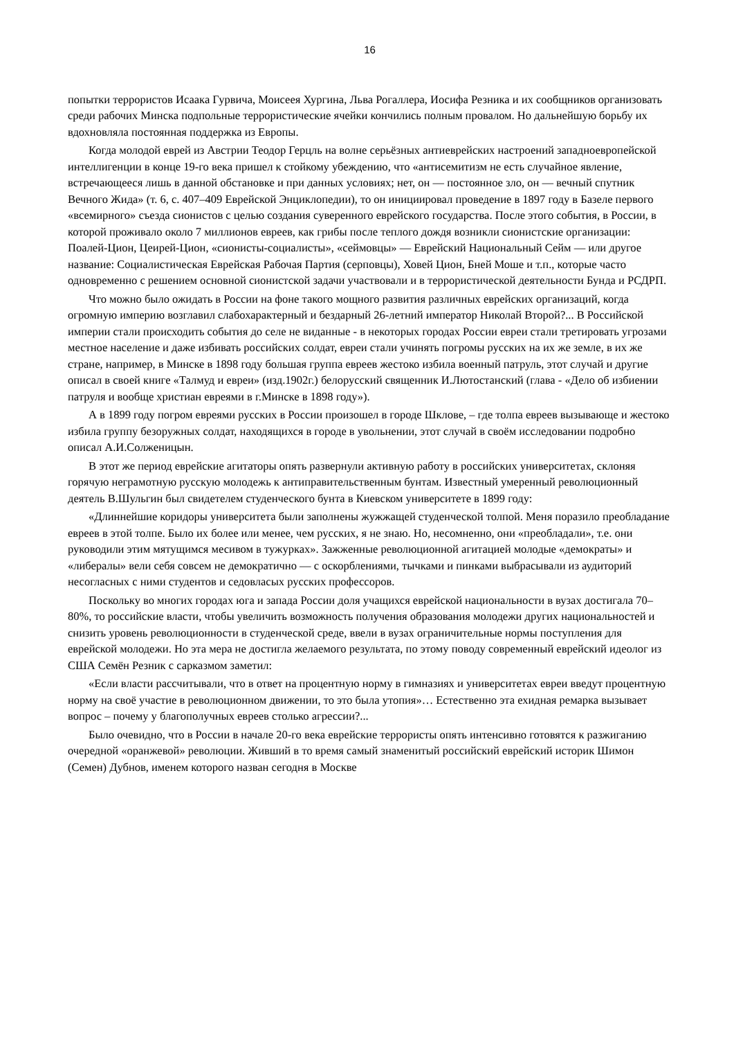16
попытки террористов Исаака Гурвича, Моисеея Хургина, Льва Рогаллера, Иосифа Резника и их сообщников организовать среди рабочих Минска подпольные террористические ячейки кончились полным провалом. Но дальнейшую борьбу их вдохновляла постоянная поддержка из Европы.
Когда молодой еврей из Австрии Теодор Герцль на волне серьёзных антиеврейских настроений западноевропейской интеллигенции в конце 19-го века пришел к стойкому убеждению, что «антисемитизм не есть случайное явление, встречающееся лишь в данной обстановке и при данных условиях; нет, он — постоянное зло, он — вечный спутник Вечного Жида» (т. 6, с. 407–409 Еврейской Энциклопедии), то он инициировал проведение в 1897 году в Базеле первого «всемирного» съезда сионистов с целью создания суверенного еврейского государства. После этого события, в России, в которой проживало около 7 миллионов евреев, как грибы после теплого дождя возникли сионистские организации: Поалей-Цион, Цеирей-Цион, «сионисты-социалисты», «сеймовцы» — Еврейский Национальный Сейм — или другое название: Социалистическая Еврейская Рабочая Партия (серповцы), Ховей Цион, Бней Моше и т.п., которые часто одновременно с решением основной сионистской задачи участвовали и в террористической деятельности Бунда и РСДРП.
Что можно было ожидать в России на фоне такого мощного развития различных еврейских организаций, когда огромную империю возглавил слабохарактерный и бездарный 26-летний император Николай Второй?... В Российской империи стали происходить события до селе не виданные - в некоторых городах России евреи стали третировать угрозами местное население и даже избивать российских солдат, евреи стали учинять погромы русских на их же земле, в их же стране, например, в Минске в 1898 году большая группа евреев жестоко избила военный патруль, этот случай и другие описал в своей книге «Талмуд и евреи» (изд.1902г.) белорусский священник И.Лютостанский (глава - «Дело об избиении патруля и вообще христиан евреями в г.Минске в 1898 году»).
А в 1899 году погром евреями русских в России произошел в городе Шклове, – где толпа евреев вызывающе и жестоко избила группу безоружных солдат, находящихся в городе в увольнении, этот случай в своём исследовании подробно описал А.И.Солженицын.
В этот же период еврейские агитаторы опять развернули активную работу в российских университетах, склоняя горячую неграмотную русскую молодежь к антиправительственным бунтам. Известный умеренный революционный деятель В.Шульгин был свидетелем студенческого бунта в Киевском университете в 1899 году:
«Длиннейшие коридоры университета были заполнены жужжащей студенческой толпой. Меня поразило преобладание евреев в этой толпе. Было их более или менее, чем русских, я не знаю. Но, несомненно, они «преобладали», т.е. они руководили этим мятущимся месивом в тужурках». Зажженные революционной агитацией молодые «демократы» и «либералы» вели себя совсем не демократично — с оскорблениями, тычками и пинками выбрасывали из аудиторий несогласных с ними студентов и седовласых русских профессоров.
Поскольку во многих городах юга и запада России доля учащихся еврейской национальности в вузах достигала 70–80%, то российские власти, чтобы увеличить возможность получения образования молодежи других национальностей и снизить уровень революционности в студенческой среде, ввели в вузах ограничительные нормы поступления для еврейской молодежи. Но эта мера не достигла желаемого результата, по этому поводу современный еврейский идеолог из США Семён Резник с сарказмом заметил:
«Если власти рассчитывали, что в ответ на процентную норму в гимназиях и университетах евреи введут процентную норму на своё участие в революционном движении, то это была утопия»… Естественно эта ехидная ремарка вызывает вопрос – почему у благополучных евреев столько агрессии?...
Было очевидно, что в России в начале 20-го века еврейские террористы опять интенсивно готовятся к разжиганию очередной «оранжевой» революции. Живший в то время самый знаменитый российский еврейский историк Шимон (Семен) Дубнов, именем которого назван сегодня в Москве